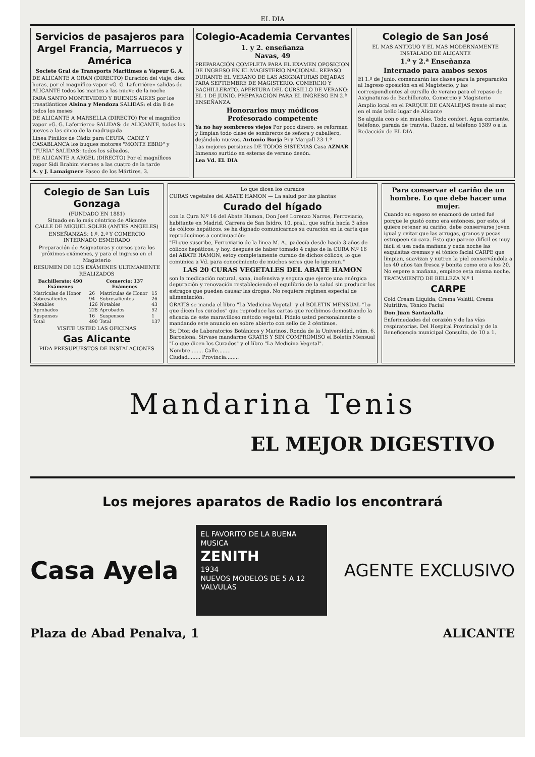EL DIA
Servicios de pasajeros para Argel Francia, Marruecos y América
Societe Gral de Transports Maritimes a Vapeur G. A.
DE ALICANTE A ORAN (DIRECTO) Duración del viaje, diez horas, por el magnífico vapor «G. G. Laferrière» salidas de ALICANTE todos los martes a las nueve de la noche
PARA SANTO MONTEVIDEO Y BUENOS AIRES por los trasatlánticos Alsina y Mendoza SALIDAS: el día 8 de todos los meses
DE ALICANTE A MARSELLA (DIRECTO) Por el magnífico vapor «G. G. Laferriere» SALIDAS: de ALICANTE, todos los jueves a las cinco de la madrugada
Linea Pinillos de Cádiz para CEUTA, CADIZ Y CASABLANCA los buques motores "MONTE EBRO" y "TURIA" SALIDAS: todos los sábados.
DE ALICANTE A ARGEL (DIRECTO) Por el magníficos vapor Sidi Brahim viernes a las cuatro de la tarde
A. y J. Lamaignere Paseo de los Mártires, 3.
Colegio-Academia Cervantes
1. y 2. enseñanza
Navas, 49
PREPARACIÓN COMPLETA PARA EL EXAMEN OPOSICION DE INGRESO EN EL MAGISTERIO NACIONAL. REPASO DURANTE EL VERANO DE LAS ASIGNATURAS DEJADAS PARA SEPTIEMBRE DE MAGISTERIO, COMERCIO Y BACHILLERATO. APERTURA DEL CURSILLO DE VERANO: EL 1 DE JUNIO. PREPARACIÓN PARA EL INGRESO EN 2.ª ENSEÑANZA.
Honorarios muy módicos
Profesorado competente
Ya no hay sombreros viejos Por poco dinero, se reforman y limpian todo clase de sombreros de señora y caballero, dejándolo nuevos. Antonio Borja Pi y Margall 23-1.º
Las mejores persianas DE TODOS SISTEMAS Casa AZNAR Inmenso surtido en esteras de verano deeón.
Lea Vd. EL DIA
Colegio de San José
EL MAS ANTIGUO Y EL MAS MODERNAMENTE INSTALADO DE ALICANTE
1.ª y 2.ª Enseñanza
Internado para ambos sexos
El 1.º de Junio, comenzarán las clases para la preparación al Ingreso oposición en el Magisterio, y las correspondientes al cursillo de verano para el repaso de Asignaturas de Bachillerato, Comercio y Magisterio
Amplio local en el PARQUE DE CANALEJAS frente al mar, en el más bello lugar de Alicante
Se alquila con o sin muebles. Todo confort. Agua corriente, teléfono, parada de tranvía. Razón, al teléfono 1389 o a la Redacción de EL DIA.
Colegio de San Luis Gonzaga
(FUNDADO EN 1881)
Situado en lo más céntrico de Alicante
CALLE DE MIGUEL SOLER (ANTES ANGELES)
ENSEÑANZAS: 1.ª, 2.ª Y COMERCIO
INTERNADO ESMERADO
Preparación de Asignaturas y cursos para los próximos exámenes, y para el ingreso en el Magisterio
RESUMEN DE LOS EXÁMENES ULTIMAMENTE REALIZADOS
| Bachillerato: 490 Exámenes | | Comercio: 137 Exámenes | |
| --- | --- | --- | --- |
| Matrículas de Honor | 26 | Matrículas de Honor | 15 |
| Sobresalientes | 94 | Sobresalientes | 26 |
| Notables | 126 | Notables | 43 |
| Aprobados | 228 | Aprobados | 52 |
| Suspensos | 16 | Suspensos | 1 |
| Total | 490 | Total | 137 |
VISITE USTED LAS OFICINAS
Gas Alicante
PIDA PRESUPUESTOS DE INSTALACIONES
Lo que dicen los curados
CURAS vegetales del ABATE HAMON — La salud por las plantas
Curado del hígado
con la Cura N.º 16 del Abate Hamon, Don José Lorenzo Narros, Ferroviario, habitante en Madrid, Carrera de San Isidro, 10, pral., que sufría hacía 3 años de cólicos hepáticos, se ha dignado comunicarnos su curación en la carta que reproducimos a continuación:
"El que suscribe, Ferroviario de la linea M. A., padecía desde hacía 3 años de cólicos hepáticos, y hoy, después de haber tomado 4 cajas de la CURA N.º 16 del ABATE HAMON, estoy completamente curado de dichos cólicos, lo que comunica a Vd. para conocimiento de muchos seres que lo ignoran."
LAS 20 CURAS VEGETALES DEL ABATE HAMON
son la medicación natural, sana, inofensiva y segura que ejerce una enérgica depuración y renovación restableciendo el equilibrio de la salud sin producir los estragos que pueden causar las drogas. No requiere régimen especial de alimentación.
GRATIS se manda el libro "La Medicina Vegetal" y el BOLETIN MENSUAL "Lo que dicen los curados" que reproduce las cartas que recibimos demostrando la eficacia de este maravilloso método vegetal. Pídalo usted personalmente o mandando este anuncio en sobre abierto con sello de 2 céntimos.
Sr. Dtor. de Laboratorios Botánicos y Marinos, Ronda de la Universidad, núm. 6, Barcelona. Sírvase mandarme GRATIS Y SIN COMPROMISO el Boletín Mensual "Lo que dicen los Curados" y el libro "La Medicina Vegetal".
Nombre........ Calle........
Ciudad........ Provincia........
Para conservar el cariño de un hombre. Lo que debe hacer una mujer.
Cuando su esposo se enamoró de usted fué porque le gustó como era entonces, por esto, si quiere retener su cariño, debe conservarse joven igual y evitar que las arrugas, granos y pecas estropeen su cara. Esto que parece difícil es muy fácil si usa cada mañana y cada noche las exquisitas cremas y el tónico facial CARPE que limpian, suavizan y nutren la piel conservándola a los 40 años tan fresca y bonita como era a los 20. No espere a mañana, empiece esta misma noche.
TRATAMIENTO DE BELLEZA N.º 1
CARPE
Cold Cream Líquida, Crema Volátil, Crema Nutritiva, Tónico Facial
Don Juan Santaolalla
Enfermedades del corazón y de las vías respiratorias. Del Hospital Provincial y de la Beneficencia municipal Consulta, de 10 a 1.
Mandarina Tenis
EL MEJOR DIGESTIVO
Los mejores aparatos de Radio los encontrará
Casa Ayela
EL FAVORITO DE LA BUENA MUSICA
ZENITH
1934
NUEVOS MODELOS DE 5 A 12 VALVULAS
AGENTE EXCLUSIVO
Plaza de Abad Penalva, 1 ALICANTE